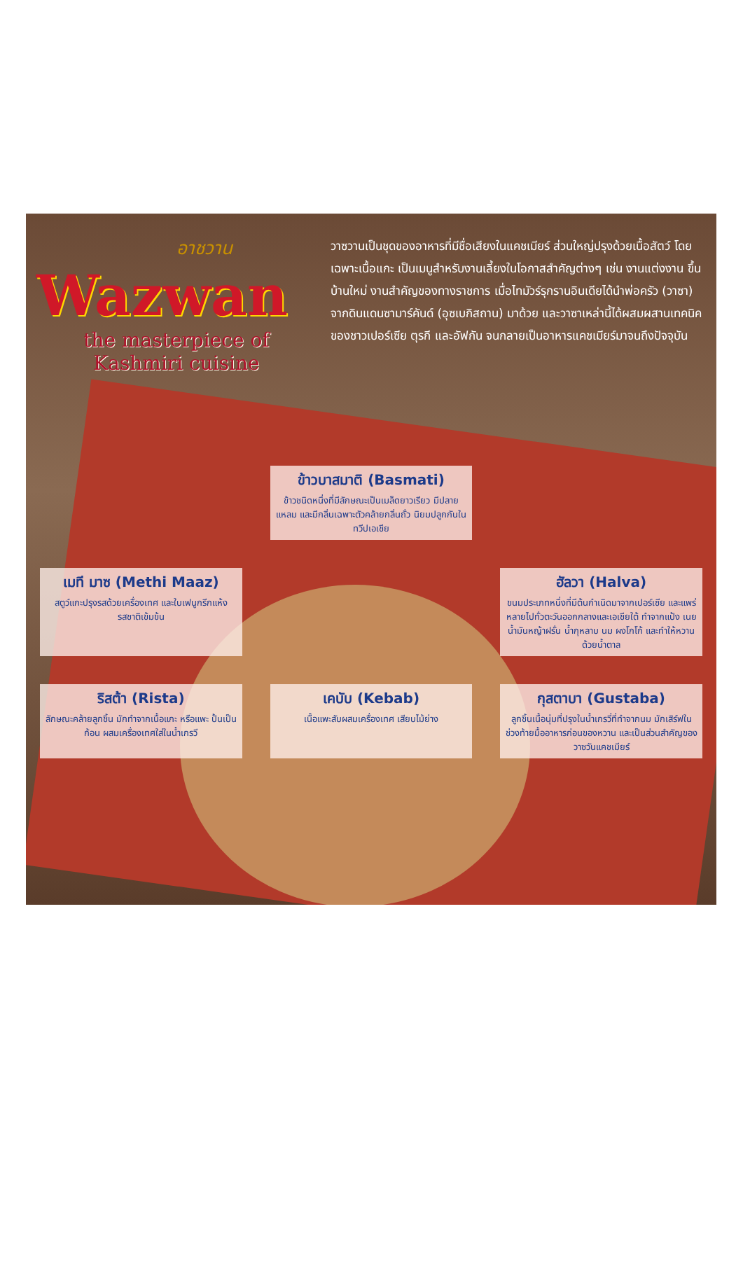อาชวาน
Wazwan
the masterpiece of
Kashmiri cuisine
วาซวานเป็นชุดของอาหารที่มีชื่อเสียงในแคชเมียร์ ส่วนใหญ่ปรุงด้วยเนื้อสัตว์ โดยเฉพาะเนื้อแกะ เป็นเมนูสำหรับงานเลี้ยงในโอกาสสำคัญต่างๆ เช่น งานแต่งงาน ขึ้นบ้านใหม่ งานสำคัญของทางราชการ เมื่อไทมัวร์รุกรานอินเดียได้นำพ่อครัว (วาซา) จากดินแดนซามาร์คันด์ (อุซเบกิสถาน) มาด้วย และวาซาเหล่านี้ได้ผสมผสานเทคนิคของชาวเปอร์เซีย ตุรกี และอัฟกัน จนกลายเป็นอาหารแคชเมียร์มาจนถึงปัจจุบัน
ข้าวบาสมาติ (Basmati)
ข้าวชนิดหนึ่งที่มีลักษณะเป็นเมล็ดยาวเรียว มีปลายแหลม และมีกลิ่นเฉพาะตัวคล้ายกลิ่นถั่ว นิยมปลูกกันในทวีปเอเชีย
เมที มาซ (Methi Maaz)
สตูว์แกะปรุงรสด้วยเครื่องเทศ และใบเฟนูกรีกแห้ง รสชาติเข้มข้น
ฮัลวา (Halva)
ขนมประเภทหนึ่งที่มีต้นกำเนิดมาจากเปอร์เซีย และแพร่หลายไปทั่วตะวันออกกลางและเอเชียใต้ ทำจากแป้ง เนย น้ำมันหญ้าฝรั่น น้ำกุหลาบ นม ผงโกโก้ และทำให้หวานด้วยน้ำตาล
ริสต้า (Rista)
ลักษณะคล้ายลูกชิ้น มักทำจากเนื้อแกะ หรือแพะ ปั้นเป็นก้อน ผสมเครื่องเทศใส่ในน้ำเกรวี
เคบับ (Kebab)
เนื้อแพะสับผสมเครื่องเทศ เสียบไม้ย่าง
กุสตาบา (Gustaba)
ลูกชิ้นเนื้อนุ่มที่ปรุงในน้ำเกรวี่ที่ทำจากนม มักเสิร์ฟในช่วงท้ายมื้ออาหารก่อนของหวาน และเป็นส่วนสำคัญของวาซวันแคชเมียร์